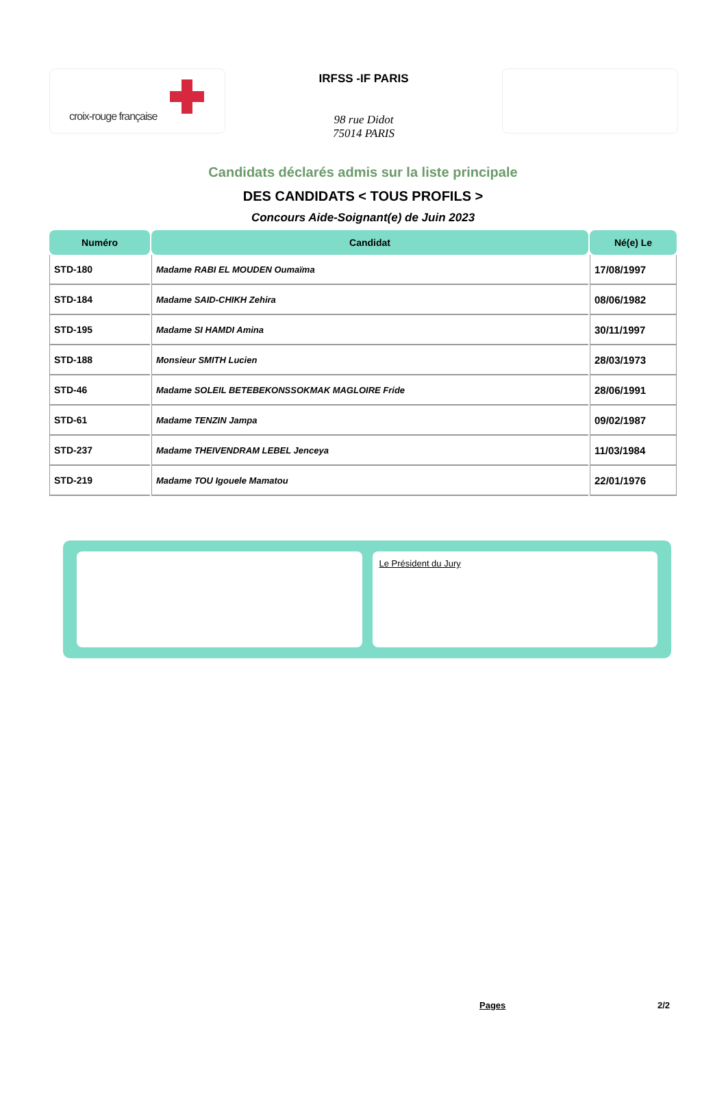croix-rouge française
IRFSS -IF PARIS
98 rue Didot
75014 PARIS
Candidats déclarés admis sur la liste principale
DES CANDIDATS < TOUS PROFILS >
Concours Aide-Soignant(e) de Juin 2023
| Numéro | Candidat | Né(e) Le |
| --- | --- | --- |
| STD-180 | Madame RABI EL MOUDEN Oumaïma | 17/08/1997 |
| STD-184 | Madame SAID-CHIKH Zehira | 08/06/1982 |
| STD-195 | Madame SI HAMDI Amina | 30/11/1997 |
| STD-188 | Monsieur SMITH Lucien | 28/03/1973 |
| STD-46 | Madame SOLEIL BETEBEKONSSOKMAK MAGLOIRE Fride | 28/06/1991 |
| STD-61 | Madame TENZIN Jampa | 09/02/1987 |
| STD-237 | Madame THEIVENDRAM LEBEL Jenceya | 11/03/1984 |
| STD-219 | Madame TOU Igouele Mamatou | 22/01/1976 |
Le Président du Jury
Pages 2/2